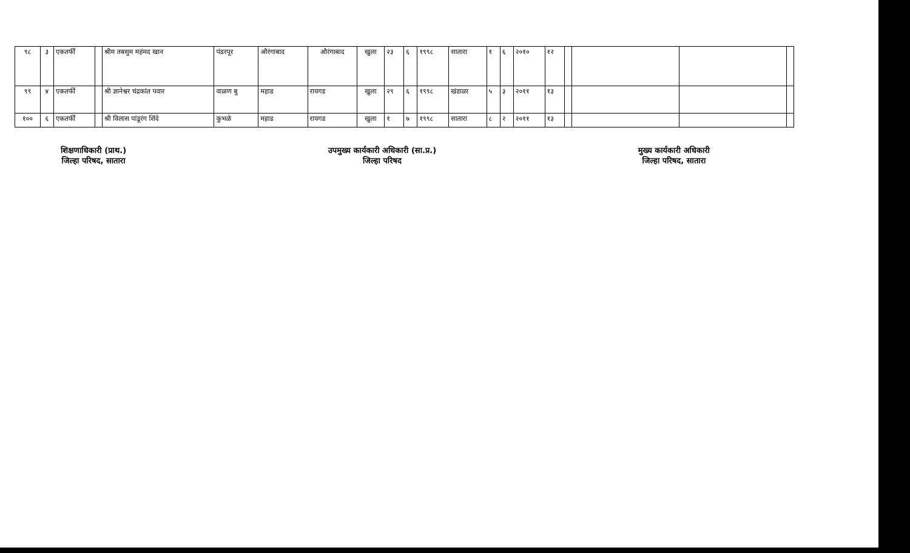| ९८ | ३ | एकतर्फी | | श्रीम तबसुम महंमद खान | पंढरपूर | औरंगाबाद | औरंगाबाद | खुला | २३ | ६ | १९९८ | सातारा | १ | ६ | २०१० | १२ | | | | |
| ९९ | ४ | एकतर्फी | | श्री ज्ञानेश्वर चंद्रकांत पवार | वाळण बु | महाड | रायगड | खुला | २९ | ६ | १९९८ | खंडाळा | ५ | ३ | २०११ | १३ | | | | |
| १०० | ६ | एकतर्फी | | श्री विलास पांडूरंग शिंदे | कुभळे | महाड | रायगड | खुला | १ | ७ | १९९८ | सातारा | ८ | २ | २०११ | १३ | | | | |
शिक्षणाधिकारी (प्राथ.)
जिल्हा परिषद, सातारा
उपमुख्य कार्यकारी अधिकारी (सा.प्र.)
जिल्हा परिषद
मुख्य कार्यकारी अधिकारी
जिल्हा परिषद, सातारा